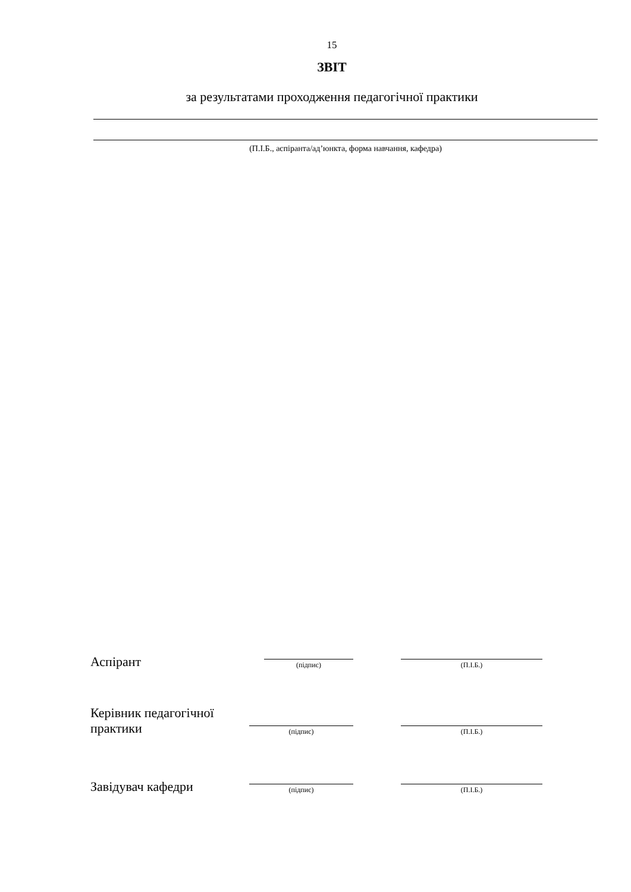15
ЗВІТ
за результатами проходження педагогічної практики
(П.І.Б., аспіранта/ад’юнкта, форма навчання, кафедра)
Аспірант
(підпис)
(П.І.Б.)
Керівник педагогічної практики
(підпис)
(П.І.Б.)
Завідувач кафедри
(підпис)
(П.І.Б.)